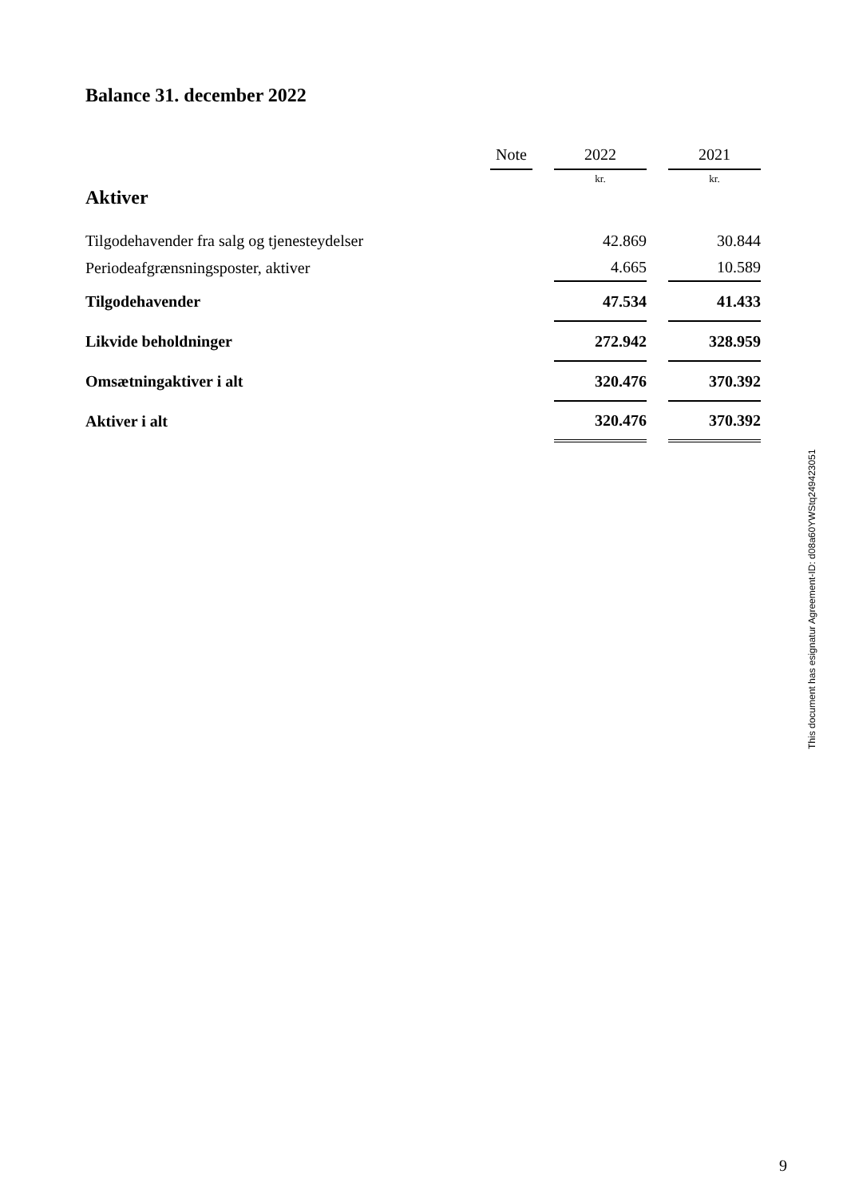Balance 31. december 2022
| | Note | | 2022 | | 2021 |
| | | | kr. | | kr. |
| Aktiver | | | | | |
| Tilgodehavender fra salg og tjenesteydelser | | | 42.869 | | 30.844 |
| Periodeafgrænsningsposter, aktiver | | | 4.665 | | 10.589 |
| Tilgodehavender | | | 47.534 | | 41.433 |
| Likvide beholdninger | | | 272.942 | | 328.959 |
| Omsætningaktiver i alt | | | 320.476 | | 370.392 |
| Aktiver i alt | | | 320.476 | | 370.392 |
This document has esignatur Agreement-ID: d08a60YWStq249423051
9